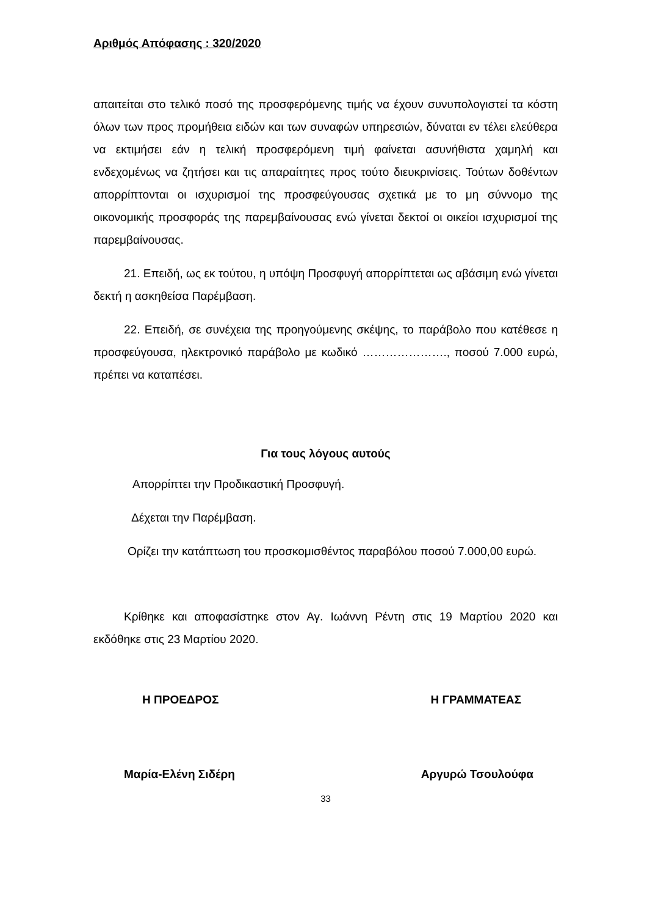Αριθμός Απόφασης : 320/2020
απαιτείται στο τελικό ποσό της προσφερόμενης τιμής να έχουν συνυπολογιστεί τα κόστη όλων των προς προμήθεια ειδών και των συναφών υπηρεσιών, δύναται εν τέλει ελεύθερα να εκτιμήσει εάν η τελική προσφερόμενη τιμή φαίνεται ασυνήθιστα χαμηλή και ενδεχομένως να ζητήσει και τις απαραίτητες προς τούτο διευκρινίσεις. Τούτων δοθέντων απορρίπτονται οι ισχυρισμοί της προσφεύγουσας σχετικά με το μη σύννομο της οικονομικής προσφοράς της παρεμβαίνουσας ενώ γίνεται δεκτοί οι οικείοι ισχυρισμοί της παρεμβαίνουσας.
21. Επειδή, ως εκ τούτου, η υπόψη Προσφυγή απορρίπτεται ως αβάσιμη ενώ γίνεται δεκτή η ασκηθείσα Παρέμβαση.
22. Επειδή, σε συνέχεια της προηγούμενης σκέψης, το παράβολο που κατέθεσε η προσφεύγουσα, ηλεκτρονικό παράβολο με κωδικό …………………., ποσού 7.000 ευρώ, πρέπει να καταπέσει.
Για τους λόγους αυτούς
Απορρίπτει την Προδικαστική Προσφυγή.
Δέχεται την Παρέμβαση.
Ορίζει την κατάπτωση του προσκομισθέντος παραβόλου ποσού 7.000,00 ευρώ.
Κρίθηκε και αποφασίστηκε στον Αγ. Ιωάννη Ρέντη στις 19 Μαρτίου 2020 και εκδόθηκε στις 23 Μαρτίου 2020.
Η ΠΡΟΕΔΡΟΣ Η ΓΡΑΜΜΑΤΕΑΣ
Μαρία-Ελένη Σιδέρη Αργυρώ Τσουλούφα
33